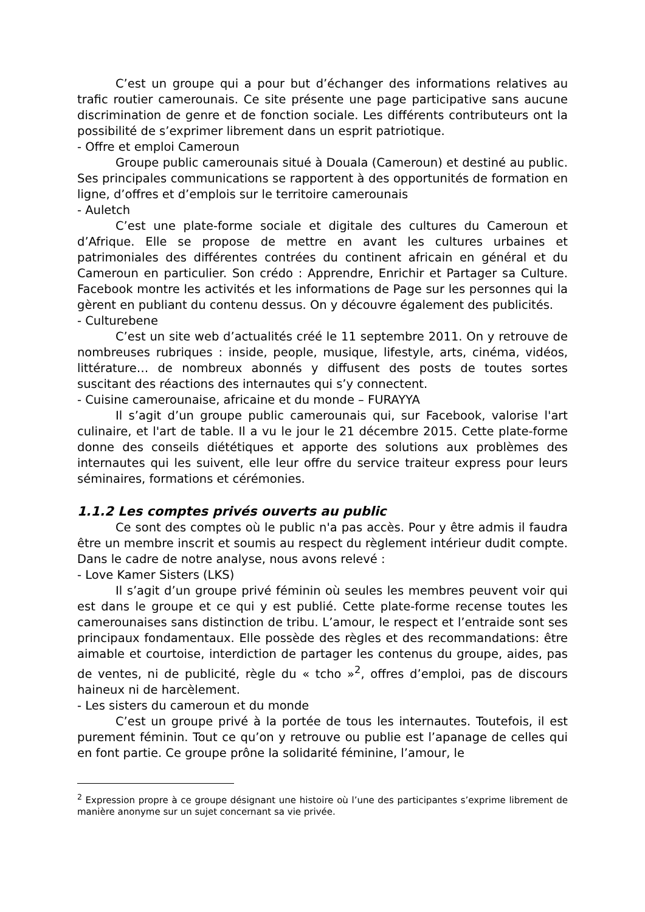C’est un groupe qui a pour but d’échanger des informations relatives au trafic routier camerounais. Ce site présente une page participative sans aucune discrimination de genre et de fonction sociale. Les différents contributeurs ont la possibilité de s’exprimer librement dans un esprit patriotique.
- Offre et emploi Cameroun
Groupe public camerounais situé à Douala (Cameroun) et destiné au public. Ses principales communications se rapportent à des opportunités de formation en ligne, d’offres et d’emplois sur le territoire camerounais
- Auletch
C’est une plate-forme sociale et digitale des cultures du Cameroun et d’Afrique. Elle se propose de mettre en avant les cultures urbaines et patrimoniales des différentes contrées du continent africain en général et du Cameroun en particulier. Son crédo : Apprendre, Enrichir et Partager sa Culture. Facebook montre les activités et les informations de Page sur les personnes qui la gèrent en publiant du contenu dessus. On y découvre également des publicités.
- Culturebene
C’est un site web d’actualités créé le 11 septembre 2011. On y retrouve de nombreuses rubriques : inside, people, musique, lifestyle, arts, cinéma, vidéos, littérature… de nombreux abonnés y diffusent des posts de toutes sortes suscitant des réactions des internautes qui s’y connectent.
- Cuisine camerounaise, africaine et du monde – FURAYYA
Il s’agit d’un groupe public camerounais qui, sur Facebook, valorise l'art culinaire, et l'art de table. Il a vu le jour le 21 décembre 2015. Cette plate-forme donne des conseils diététiques et apporte des solutions aux problèmes des internautes qui les suivent, elle leur offre du service traiteur express pour leurs séminaires, formations et cérémonies.
1.1.2 Les comptes privés ouverts au public
Ce sont des comptes où le public n'a pas accès. Pour y être admis il faudra être un membre inscrit et soumis au respect du règlement intérieur dudit compte. Dans le cadre de notre analyse, nous avons relevé :
- Love Kamer Sisters (LKS)
Il s’agit d’un groupe privé féminin où seules les membres peuvent voir qui est dans le groupe et ce qui y est publié. Cette plate-forme recense toutes les camerounaises sans distinction de tribu. L’amour, le respect et l’entraide sont ses principaux fondamentaux. Elle possède des règles et des recommandations: être aimable et courtoise, interdiction de partager les contenus du groupe, aides, pas de ventes, ni de publicité, règle du « tcho »<sup>2</sup>, offres d’emploi, pas de discours haineux ni de harcèlement.
- Les sisters du cameroun et du monde
C’est un groupe privé à la portée de tous les internautes. Toutefois, il est purement féminin. Tout ce qu’on y retrouve ou publie est l’apanage de celles qui en font partie. Ce groupe prône la solidarité féminine, l’amour, le
<sup>2</sup> Expression propre à ce groupe désignant une histoire où l’une des participantes s’exprime librement de manière anonyme sur un sujet concernant sa vie privée.